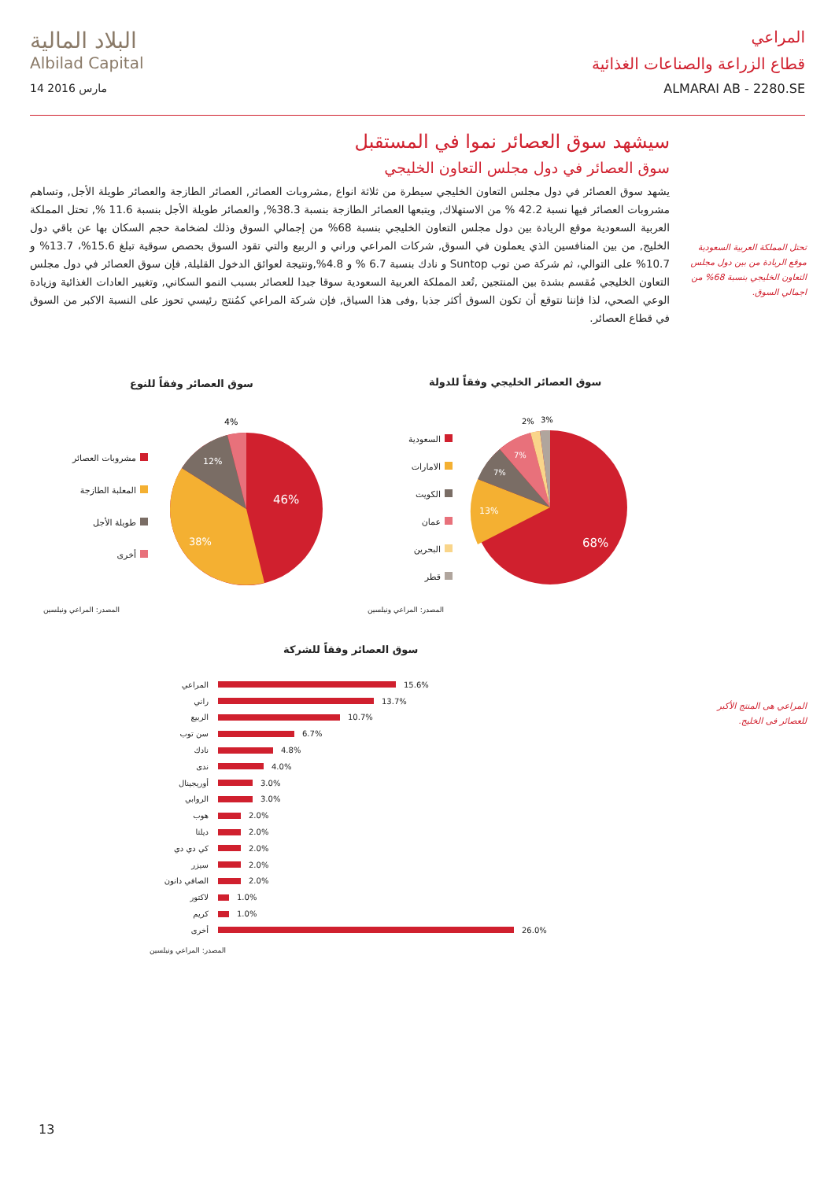البلاد المالية
Albilad Capital
14 مارس 2016
المراعي
قطاع الزراعة والصناعات الغذائية
ALMARAI AB - 2280.SE
سيشهد سوق العصائر نموا في المستقبل
سوق العصائر في دول مجلس التعاون الخليجي
يشهد سوق العصائر في دول مجلس التعاون الخليجي سيطرة من ثلاثة انواع ,مشروبات العصائر, العصائر الطازجة والعصائر طويلة الأجل, وتساهم مشروبات العصائر فيها نسبة 42.2 % من الاستهلاك, ويتبعها العصائر الطازجة بنسبة 38.3%, والعصائر طويلة الأجل بنسبة 11.6 %, تحتل المملكة العربية السعودية موقع الريادة بين دول مجلس التعاون الخليجي بنسبة 68% من إجمالي السوق وذلك لضخامة حجم السكان بها عن باقي دول الخليج, من بين المنافسين الذي يعملون في السوق, شركات المراعي وراني و الربيع والتي تقود السوق بحصص سوقية تبلغ 15.6%، 13.7% و 10.7% على التوالي، ثم شركة صن توب Suntop و نادك بنسبة 6.7 % و 4.8%,ونتيجة لعوائق الدخول القليلة, فإن سوق العصائر في دول مجلس التعاون الخليجي مُقسم بشدة بين المنتجين ,تُعد المملكة العربية السعودية سوقا جيدا للعصائر بسبب النمو السكاني, وتغيير العادات الغذائية وزيادة الوعي الصحي، لذا فإننا نتوقع أن تكون السوق أكثر جذبا ,وفى هذا السياق, فإن شركة المراعي كمُنتج رئيسي تحوز على النسبة الاكبر من السوق في قطاع العصائر.
تحتل المملكة العربية السعودية موقع الريادة من بين دول مجلس التعاون الخليجي بنسبة 68% من اجمالي السوق.
المراعي هى المنتج الأكبر للعصائر فى الخليج.
سوق العصائر وفقاً للنوع
سوق العصائر الخليجي وفقاً للدولة
مشروبات العصائر
المعلبة الطازجة
طويلة الأجل
أخرى
46%
38%
12%
4%
السعودية
الامارات
الكويت
عمان
البحرين
قطر
68%
13%
7%
7%
2%
3%
المصدر: المراعي ونيلسين المصدر: المراعي ونيلسين
سوق العصائر وفقاً للشركة
المراعي 15.6%
راني 13.7%
الربيع 10.7%
سن توب 6.7%
نادك 4.8%
ندى 4.0%
أوريجينال 3.0%
الروابي 3.0%
هوب 2.0%
ديلتا 2.0%
كي دي دي 2.0%
سيزر 2.0%
الصافي دانون 2.0%
لاكتور 1.0%
كريم 1.0%
أخرى 26.0%
المصدر: المراعي ونيلسين
13